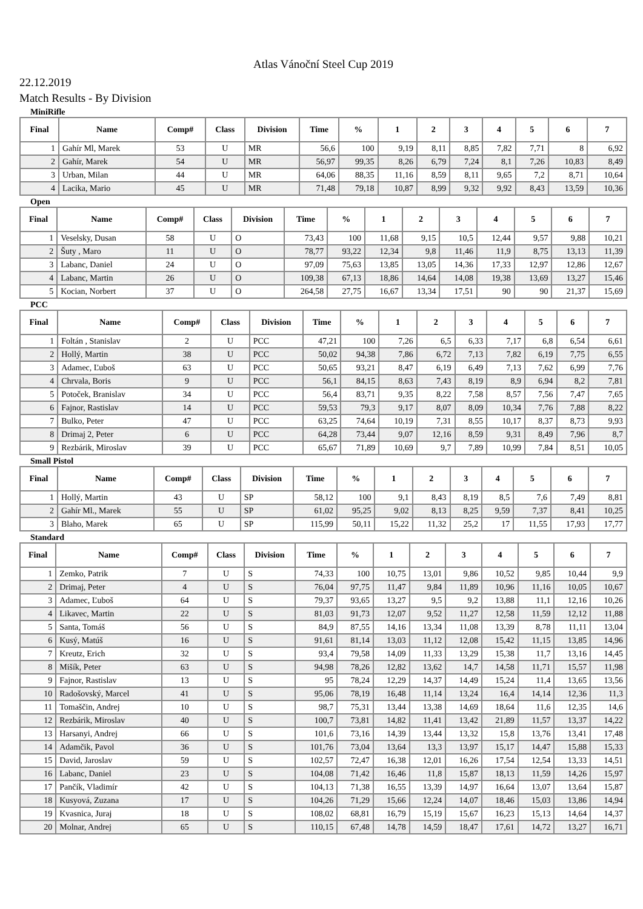Atlas Vánoční Steel Cup 2019
22.12.2019
Match Results - By Division
MiniRifle
| Final | Name | Comp# | Class | Division | Time | % | 1 | 2 | 3 | 4 | 5 | 6 | 7 |
| --- | --- | --- | --- | --- | --- | --- | --- | --- | --- | --- | --- | --- | --- |
| 1 | Gahír Ml, Marek | 53 | U | MR | 56,6 | 100 | 9,19 | 8,11 | 8,85 | 7,82 | 7,71 | 8 | 6,92 |
| 2 | Gahír, Marek | 54 | U | MR | 56,97 | 99,35 | 8,26 | 6,79 | 7,24 | 8,1 | 7,26 | 10,83 | 8,49 |
| 3 | Urban, Milan | 44 | U | MR | 64,06 | 88,35 | 11,16 | 8,59 | 8,11 | 9,65 | 7,2 | 8,71 | 10,64 |
| 4 | Lacika, Mario | 45 | U | MR | 71,48 | 79,18 | 10,87 | 8,99 | 9,32 | 9,92 | 8,43 | 13,59 | 10,36 |
Open
| Final | Name | Comp# | Class | Division | Time | % | 1 | 2 | 3 | 4 | 5 | 6 | 7 |
| --- | --- | --- | --- | --- | --- | --- | --- | --- | --- | --- | --- | --- | --- |
| 1 | Veselsky, Dusan | 58 | U | O | 73,43 | 100 | 11,68 | 9,15 | 10,5 | 12,44 | 9,57 | 9,88 | 10,21 |
| 2 | Šuty , Maro | 11 | U | O | 78,77 | 93,22 | 12,34 | 9,8 | 11,46 | 11,9 | 8,75 | 13,13 | 11,39 |
| 3 | Labanc, Daniel | 24 | U | O | 97,09 | 75,63 | 13,85 | 13,05 | 14,36 | 17,33 | 12,97 | 12,86 | 12,67 |
| 4 | Labanc, Martin | 26 | U | O | 109,38 | 67,13 | 18,86 | 14,64 | 14,08 | 19,38 | 13,69 | 13,27 | 15,46 |
| 5 | Kocian, Norbert | 37 | U | O | 264,58 | 27,75 | 16,67 | 13,34 | 17,51 | 90 | 90 | 21,37 | 15,69 |
PCC
| Final | Name | Comp# | Class | Division | Time | % | 1 | 2 | 3 | 4 | 5 | 6 | 7 |
| --- | --- | --- | --- | --- | --- | --- | --- | --- | --- | --- | --- | --- | --- |
| 1 | Foltán , Stanislav | 2 | U | PCC | 47,21 | 100 | 7,26 | 6,5 | 6,33 | 7,17 | 6,8 | 6,54 | 6,61 |
| 2 | Hollý, Martin | 38 | U | PCC | 50,02 | 94,38 | 7,86 | 6,72 | 7,13 | 7,82 | 6,19 | 7,75 | 6,55 |
| 3 | Adamec, Ľuboš | 63 | U | PCC | 50,65 | 93,21 | 8,47 | 6,19 | 6,49 | 7,13 | 7,62 | 6,99 | 7,76 |
| 4 | Chrvala, Boris | 9 | U | PCC | 56,1 | 84,15 | 8,63 | 7,43 | 8,19 | 8,9 | 6,94 | 8,2 | 7,81 |
| 5 | Potoček, Branislav | 34 | U | PCC | 56,4 | 83,71 | 9,35 | 8,22 | 7,58 | 8,57 | 7,56 | 7,47 | 7,65 |
| 6 | Fajnor, Rastislav | 14 | U | PCC | 59,53 | 79,3 | 9,17 | 8,07 | 8,09 | 10,34 | 7,76 | 7,88 | 8,22 |
| 7 | Bulko, Peter | 47 | U | PCC | 63,25 | 74,64 | 10,19 | 7,31 | 8,55 | 10,17 | 8,37 | 8,73 | 9,93 |
| 8 | Drimaj 2, Peter | 6 | U | PCC | 64,28 | 73,44 | 9,07 | 12,16 | 8,59 | 9,31 | 8,49 | 7,96 | 8,7 |
| 9 | Rezbárik, Miroslav | 39 | U | PCC | 65,67 | 71,89 | 10,69 | 9,7 | 7,89 | 10,99 | 7,84 | 8,51 | 10,05 |
Small Pistol
| Final | Name | Comp# | Class | Division | Time | % | 1 | 2 | 3 | 4 | 5 | 6 | 7 |
| --- | --- | --- | --- | --- | --- | --- | --- | --- | --- | --- | --- | --- | --- |
| 1 | Hollý, Martin | 43 | U | SP | 58,12 | 100 | 9,1 | 8,43 | 8,19 | 8,5 | 7,6 | 7,49 | 8,81 |
| 2 | Gahír Ml., Marek | 55 | U | SP | 61,02 | 95,25 | 9,02 | 8,13 | 8,25 | 9,59 | 7,37 | 8,41 | 10,25 |
| 3 | Blaho, Marek | 65 | U | SP | 115,99 | 50,11 | 15,22 | 11,32 | 25,2 | 17 | 11,55 | 17,93 | 17,77 |
Standard
| Final | Name | Comp# | Class | Division | Time | % | 1 | 2 | 3 | 4 | 5 | 6 | 7 |
| --- | --- | --- | --- | --- | --- | --- | --- | --- | --- | --- | --- | --- | --- |
| 1 | Zemko, Patrik | 7 | U | S | 74,33 | 100 | 10,75 | 13,01 | 9,86 | 10,52 | 9,85 | 10,44 | 9,9 |
| 2 | Drimaj, Peter | 4 | U | S | 76,04 | 97,75 | 11,47 | 9,84 | 11,89 | 10,96 | 11,16 | 10,05 | 10,67 |
| 3 | Adamec, Ľuboš | 64 | U | S | 79,37 | 93,65 | 13,27 | 9,5 | 9,2 | 13,88 | 11,1 | 12,16 | 10,26 |
| 4 | Likavec, Martin | 22 | U | S | 81,03 | 91,73 | 12,07 | 9,52 | 11,27 | 12,58 | 11,59 | 12,12 | 11,88 |
| 5 | Santa, Tomáš | 56 | U | S | 84,9 | 87,55 | 14,16 | 13,34 | 11,08 | 13,39 | 8,78 | 11,11 | 13,04 |
| 6 | Kusý, Matúš | 16 | U | S | 91,61 | 81,14 | 13,03 | 11,12 | 12,08 | 15,42 | 11,15 | 13,85 | 14,96 |
| 7 | Kreutz, Erich | 32 | U | S | 93,4 | 79,58 | 14,09 | 11,33 | 13,29 | 15,38 | 11,7 | 13,16 | 14,45 |
| 8 | Mišík, Peter | 63 | U | S | 94,98 | 78,26 | 12,82 | 13,62 | 14,7 | 14,58 | 11,71 | 15,57 | 11,98 |
| 9 | Fajnor, Rastislav | 13 | U | S | 95 | 78,24 | 12,29 | 14,37 | 14,49 | 15,24 | 11,4 | 13,65 | 13,56 |
| 10 | Radošovský, Marcel | 41 | U | S | 95,06 | 78,19 | 16,48 | 11,14 | 13,24 | 16,4 | 14,14 | 12,36 | 11,3 |
| 11 | Tomaščin, Andrej | 10 | U | S | 98,7 | 75,31 | 13,44 | 13,38 | 14,69 | 18,64 | 11,6 | 12,35 | 14,6 |
| 12 | Rezbárik, Miroslav | 40 | U | S | 100,7 | 73,81 | 14,82 | 11,41 | 13,42 | 21,89 | 11,57 | 13,37 | 14,22 |
| 13 | Harsanyi, Andrej | 66 | U | S | 101,6 | 73,16 | 14,39 | 13,44 | 13,32 | 15,8 | 13,76 | 13,41 | 17,48 |
| 14 | Adamčik, Pavol | 36 | U | S | 101,76 | 73,04 | 13,64 | 13,3 | 13,97 | 15,17 | 14,47 | 15,88 | 15,33 |
| 15 | David, Jaroslav | 59 | U | S | 102,57 | 72,47 | 16,38 | 12,01 | 16,26 | 17,54 | 12,54 | 13,33 | 14,51 |
| 16 | Labanc, Daniel | 23 | U | S | 104,08 | 71,42 | 16,46 | 11,8 | 15,87 | 18,13 | 11,59 | 14,26 | 15,97 |
| 17 | Pančík, Vladimír | 42 | U | S | 104,13 | 71,38 | 16,55 | 13,39 | 14,97 | 16,64 | 13,07 | 13,64 | 15,87 |
| 18 | Kusyová, Zuzana | 17 | U | S | 104,26 | 71,29 | 15,66 | 12,24 | 14,07 | 18,46 | 15,03 | 13,86 | 14,94 |
| 19 | Kvasnica, Juraj | 18 | U | S | 108,02 | 68,81 | 16,79 | 15,19 | 15,67 | 16,23 | 15,13 | 14,64 | 14,37 |
| 20 | Molnar, Andrej | 65 | U | S | 110,15 | 67,48 | 14,78 | 14,59 | 18,47 | 17,61 | 14,72 | 13,27 | 16,71 |